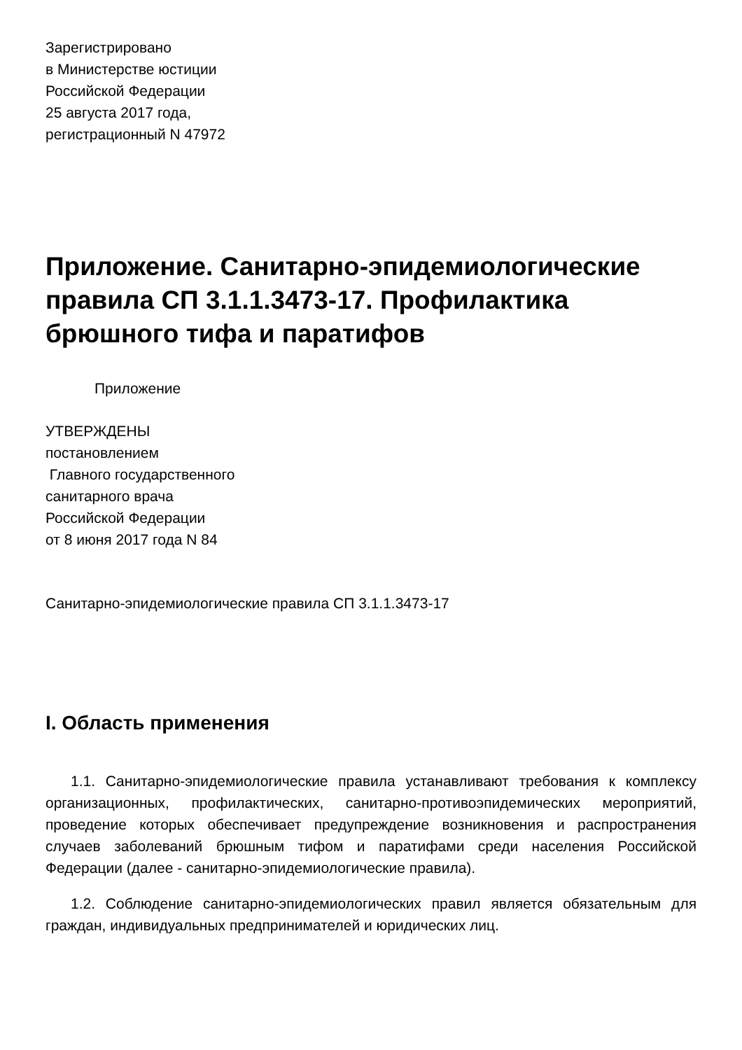Зарегистрировано
в Министерстве юстиции
Российской Федерации
25 августа 2017 года,
регистрационный N 47972
Приложение. Санитарно-эпидемиологические правила СП 3.1.1.3473-17. Профилактика брюшного тифа и паратифов
Приложение
УТВЕРЖДЕНЫ
постановлением
Главного государственного
санитарного врача
Российской Федерации
от 8 июня 2017 года N 84
Санитарно-эпидемиологические правила СП 3.1.1.3473-17
I. Область применения
1.1. Санитарно-эпидемиологические правила устанавливают требования к комплексу организационных, профилактических, санитарно-противоэпидемических мероприятий, проведение которых обеспечивает предупреждение возникновения и распространения случаев заболеваний брюшным тифом и паратифами среди населения Российской Федерации (далее - санитарно-эпидемиологические правила).
1.2. Соблюдение санитарно-эпидемиологических правил является обязательным для граждан, индивидуальных предпринимателей и юридических лиц.